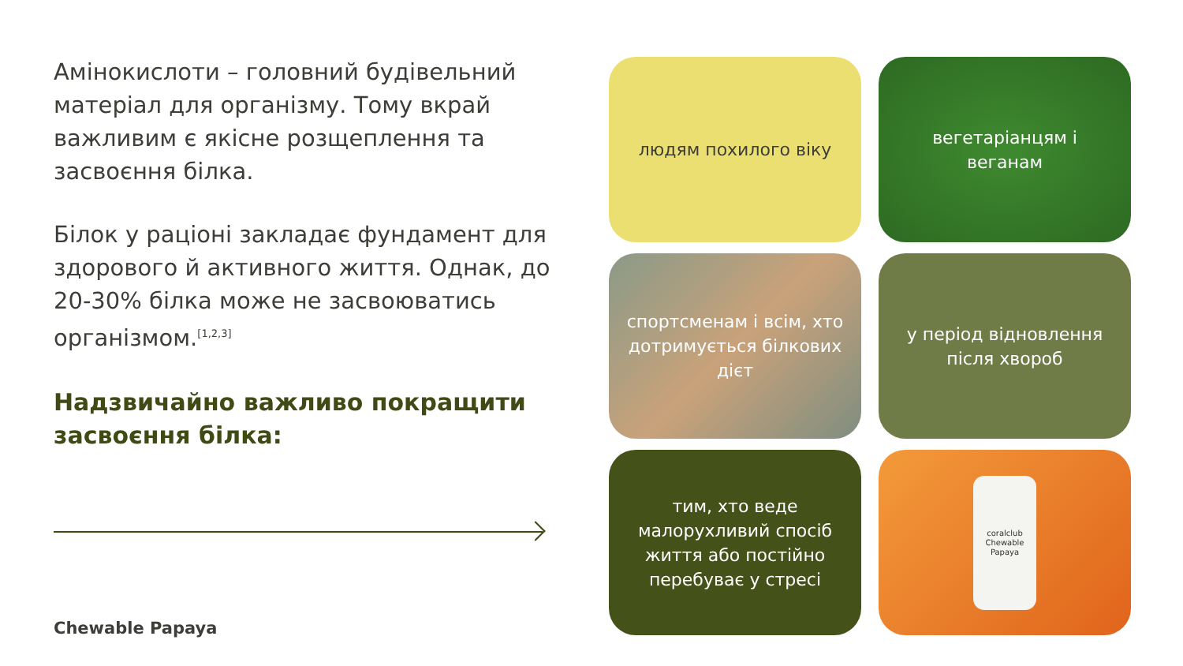Амінокислоти – головний будівельний матеріал для організму. Тому вкрай важливим є якісне розщеплення та засвоєння білка.
Білок у раціоні закладає фундамент для здорового й активного життя. Однак, до 20-30% білка може не засвоюватись організмом.<sup>[1,2,3]</sup>
Надзвичайно важливо покращити засвоєння білка:
Chewable Papaya
людям похилого віку
вегетаріанцям і веганам
спортсменам і всім, хто дотримується білкових дієт
у період відновлення після хвороб
тим, хто веде малорухливий спосіб життя або постійно перебуває у стресі
coralclub
Chewable Papaya